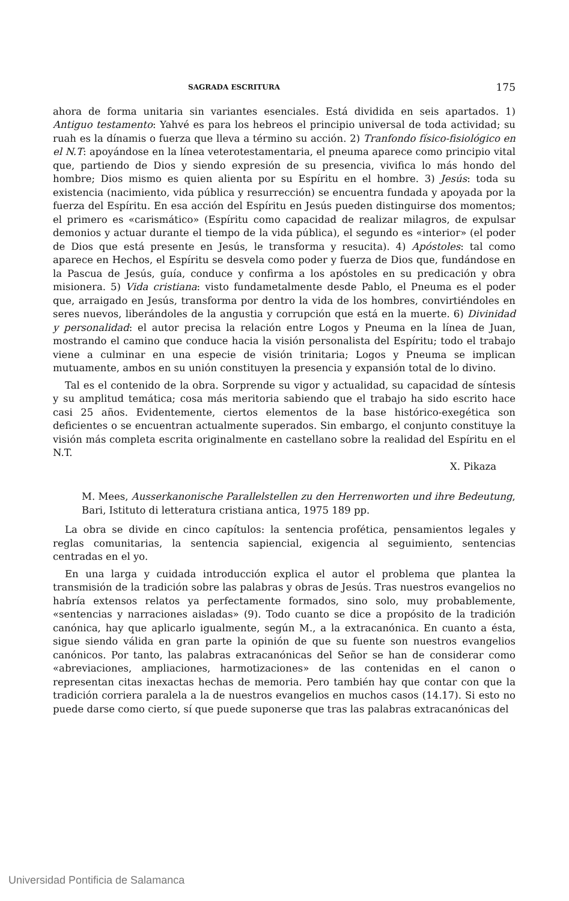SAGRADA ESCRITURA 175
ahora de forma unitaria sin variantes esenciales. Está dividida en seis apartados. 1) Antiguo testamento: Yahvé es para los hebreos el principio universal de toda actividad; su ruah es la dínamis o fuerza que lleva a término su acción. 2) Tranfondo físico-fisiológico en el N.T: apoyándose en la línea veterotestamentaria, el pneuma aparece como principio vital que, partiendo de Dios y siendo expresión de su presencia, vivifica lo más hondo del hombre; Dios mismo es quien alienta por su Espíritu en el hombre. 3) Jesús: toda su existencia (nacimiento, vida pública y resurrección) se encuentra fundada y apoyada por la fuerza del Espíritu. En esa acción del Espíritu en Jesús pueden distinguirse dos momentos; el primero es «carismático» (Espíritu como capacidad de realizar milagros, de expulsar demonios y actuar durante el tiempo de la vida pública), el segundo es «interior» (el poder de Dios que está presente en Jesús, le transforma y resucita). 4) Apóstoles: tal como aparece en Hechos, el Espíritu se desvela como poder y fuerza de Dios que, fundándose en la Pascua de Jesús, guía, conduce y confirma a los apóstoles en su predicación y obra misionera. 5) Vida cristiana: visto fundametalmente desde Pablo, el Pneuma es el poder que, arraigado en Jesús, transforma por dentro la vida de los hombres, convirtiéndoles en seres nuevos, liberándoles de la angustia y corrupción que está en la muerte. 6) Divinidad y personalidad: el autor precisa la relación entre Logos y Pneuma en la línea de Juan, mostrando el camino que conduce hacia la visión personalista del Espíritu; todo el trabajo viene a culminar en una especie de visión trinitaria; Logos y Pneuma se implican mutuamente, ambos en su unión constituyen la presencia y expansión total de lo divino.
Tal es el contenido de la obra. Sorprende su vigor y actualidad, su capacidad de síntesis y su amplitud temática; cosa más meritoria sabiendo que el trabajo ha sido escrito hace casi 25 años. Evidentemente, ciertos elementos de la base histórico-exegética son deficientes o se encuentran actualmente superados. Sin embargo, el conjunto constituye la visión más completa escrita originalmente en castellano sobre la realidad del Espíritu en el N.T.
X. Pikaza
M. Mees, Ausserkanonische Parallelstellen zu den Herrenworten und ihre Bedeutung, Bari, Istituto di letteratura cristiana antica, 1975 189 pp.
La obra se divide en cinco capítulos: la sentencia profética, pensamientos legales y reglas comunitarias, la sentencia sapiencial, exigencia al seguimiento, sentencias centradas en el yo.
En una larga y cuidada introducción explica el autor el problema que plantea la transmisión de la tradición sobre las palabras y obras de Jesús. Tras nuestros evangelios no habría extensos relatos ya perfectamente formados, sino solo, muy probablemente, «sentencias y narraciones aisladas» (9). Todo cuanto se dice a propósito de la tradición canónica, hay que aplicarlo igualmente, según M., a la extracanónica. En cuanto a ésta, sigue siendo válida en gran parte la opinión de que su fuente son nuestros evangelios canónicos. Por tanto, las palabras extracanónicas del Señor se han de considerar como «abreviaciones, ampliaciones, harmotizaciones» de las contenidas en el canon o representan citas inexactas hechas de memoria. Pero también hay que contar con que la tradición corriera paralela a la de nuestros evangelios en muchos casos (14.17). Si esto no puede darse como cierto, sí que puede suponerse que tras las palabras extracanónicas del
Universidad Pontificia de Salamanca